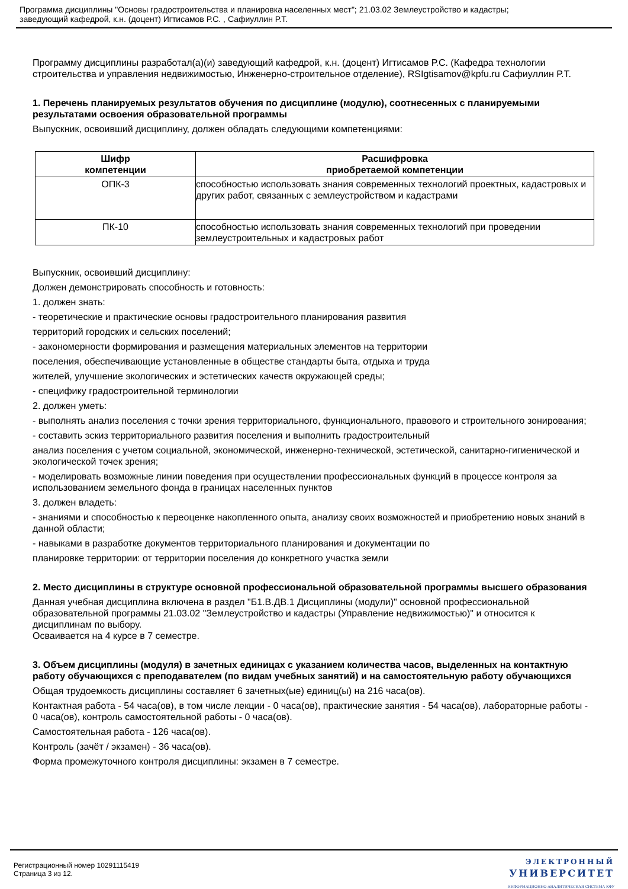Программа дисциплины "Основы градостроительства и планировка населенных мест"; 21.03.02 Землеустройство и кадастры;
заведующий кафедрой, к.н. (доцент) Игтисамов Р.С. , Сафиуллин Р.Т.
Программу дисциплины разработал(а)(и) заведующий кафедрой, к.н. (доцент) Игтисамов Р.С. (Кафедра технологии строительства и управления недвижимостью, Инженерно-строительное отделение), RSIgtisamov@kpfu.ru Сафиуллин Р.Т.
1. Перечень планируемых результатов обучения по дисциплине (модулю), соотнесенных с планируемыми результатами освоения образовательной программы
Выпускник, освоивший дисциплину, должен обладать следующими компетенциями:
| Шифр компетенции | Расшифровка приобретаемой компетенции |
| --- | --- |
| ОПК-3 | способностью использовать знания современных технологий проектных, кадастровых и других работ, связанных с землеустройством и кадастрами |
| ПК-10 | способностью использовать знания современных технологий при проведении землеустроительных и кадастровых работ |
Выпускник, освоивший дисциплину:
Должен демонстрировать способность и готовность:
1. должен знать:
- теоретические и практические основы градостроительного планирования развития
территорий городских и сельских поселений;
- закономерности формирования и размещения материальных элементов на территории
поселения, обеспечивающие установленные в обществе стандарты быта, отдыха и труда
жителей, улучшение экологических и эстетических качеств окружающей среды;
- специфику градостроительной терминологии
2. должен уметь:
- выполнять анализ поселения с точки зрения территориального, функционального, правового и строительного зонирования;
- составить эскиз территориального развития поселения и выполнить градостроительный
анализ поселения с учетом социальной, экономической, инженерно-технической, эстетической, санитарно-гигиенической и экологической точек зрения;
- моделировать возможные линии поведения при осуществлении профессиональных функций в процессе контроля за использованием земельного фонда в границах населенных пунктов
3. должен владеть:
- знаниями и способностью к переоценке накопленного опыта, анализу своих возможностей и приобретению новых знаний в данной области;
- навыками в разработке документов территориального планирования и документации по
планировке территории: от территории поселения до конкретного участка земли
2. Место дисциплины в структуре основной профессиональной образовательной программы высшего образования
Данная учебная дисциплина включена в раздел "Б1.В.ДВ.1 Дисциплины (модули)" основной профессиональной образовательной программы 21.03.02 "Землеустройство и кадастры (Управление недвижимостью)" и относится к дисциплинам по выбору.
Осваивается на 4 курсе в 7 семестре.
3. Объем дисциплины (модуля) в зачетных единицах с указанием количества часов, выделенных на контактную работу обучающихся с преподавателем (по видам учебных занятий) и на самостоятельную работу обучающихся
Общая трудоемкость дисциплины составляет 6 зачетных(ые) единиц(ы) на 216 часа(ов).
Контактная работа - 54 часа(ов), в том числе лекции - 0 часа(ов), практические занятия - 54 часа(ов), лабораторные работы - 0 часа(ов), контроль самостоятельной работы - 0 часа(ов).
Самостоятельная работа - 126 часа(ов).
Контроль (зачёт / экзамен) - 36 часа(ов).
Форма промежуточного контроля дисциплины: экзамен в 7 семестре.
Регистрационный номер 10291115419
Страница 3 из 12.
ЭЛЕКТРОННЫЙ
УНИВЕРСИТЕТ
ИНФОРМАЦИОННО-АНАЛИТИЧЕСКАЯ СИСТЕМА КФУ